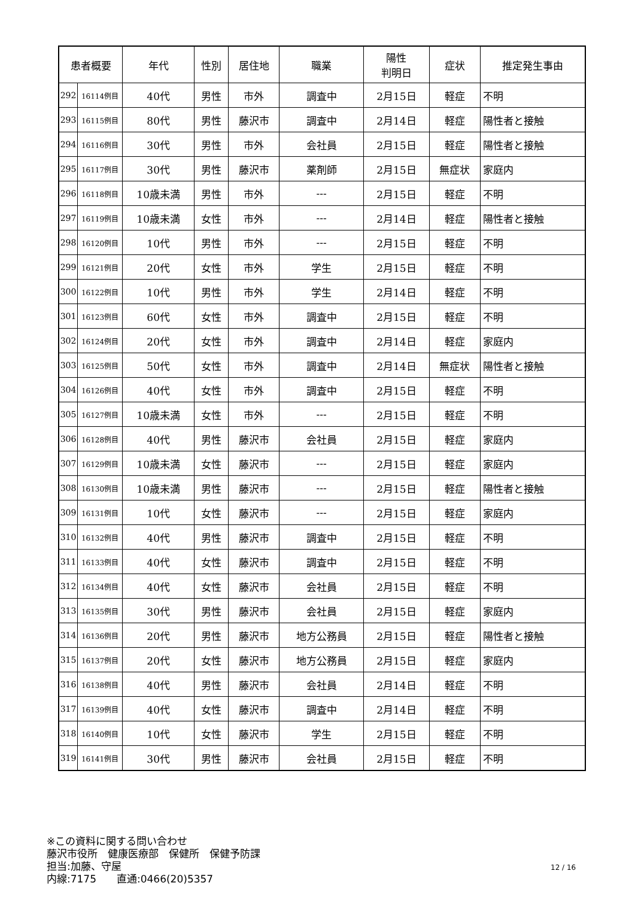| 患者概要 | | 年代 | 性別 | 居住地 | 職業 | 陽性 判明日 | 症状 | 推定発生事由 |
| --- | --- | --- | --- | --- | --- | --- | --- | --- |
| 292 | 16114例目 | 40代 | 男性 | 市外 | 調査中 | 2月15日 | 軽症 | 不明 |
| 293 | 16115例目 | 80代 | 男性 | 藤沢市 | 調査中 | 2月14日 | 軽症 | 陽性者と接触 |
| 294 | 16116例目 | 30代 | 男性 | 市外 | 会社員 | 2月15日 | 軽症 | 陽性者と接触 |
| 295 | 16117例目 | 30代 | 男性 | 藤沢市 | 薬剤師 | 2月15日 | 無症状 | 家庭内 |
| 296 | 16118例目 | 10歳未満 | 男性 | 市外 | --- | 2月15日 | 軽症 | 不明 |
| 297 | 16119例目 | 10歳未満 | 女性 | 市外 | --- | 2月14日 | 軽症 | 陽性者と接触 |
| 298 | 16120例目 | 10代 | 男性 | 市外 | --- | 2月15日 | 軽症 | 不明 |
| 299 | 16121例目 | 20代 | 女性 | 市外 | 学生 | 2月15日 | 軽症 | 不明 |
| 300 | 16122例目 | 10代 | 男性 | 市外 | 学生 | 2月14日 | 軽症 | 不明 |
| 301 | 16123例目 | 60代 | 女性 | 市外 | 調査中 | 2月15日 | 軽症 | 不明 |
| 302 | 16124例目 | 20代 | 女性 | 市外 | 調査中 | 2月14日 | 軽症 | 家庭内 |
| 303 | 16125例目 | 50代 | 女性 | 市外 | 調査中 | 2月14日 | 無症状 | 陽性者と接触 |
| 304 | 16126例目 | 40代 | 女性 | 市外 | 調査中 | 2月15日 | 軽症 | 不明 |
| 305 | 16127例目 | 10歳未満 | 女性 | 市外 | --- | 2月15日 | 軽症 | 不明 |
| 306 | 16128例目 | 40代 | 男性 | 藤沢市 | 会社員 | 2月15日 | 軽症 | 家庭内 |
| 307 | 16129例目 | 10歳未満 | 女性 | 藤沢市 | --- | 2月15日 | 軽症 | 家庭内 |
| 308 | 16130例目 | 10歳未満 | 男性 | 藤沢市 | --- | 2月15日 | 軽症 | 陽性者と接触 |
| 309 | 16131例目 | 10代 | 女性 | 藤沢市 | --- | 2月15日 | 軽症 | 家庭内 |
| 310 | 16132例目 | 40代 | 男性 | 藤沢市 | 調査中 | 2月15日 | 軽症 | 不明 |
| 311 | 16133例目 | 40代 | 女性 | 藤沢市 | 調査中 | 2月15日 | 軽症 | 不明 |
| 312 | 16134例目 | 40代 | 女性 | 藤沢市 | 会社員 | 2月15日 | 軽症 | 不明 |
| 313 | 16135例目 | 30代 | 男性 | 藤沢市 | 会社員 | 2月15日 | 軽症 | 家庭内 |
| 314 | 16136例目 | 20代 | 男性 | 藤沢市 | 地方公務員 | 2月15日 | 軽症 | 陽性者と接触 |
| 315 | 16137例目 | 20代 | 女性 | 藤沢市 | 地方公務員 | 2月15日 | 軽症 | 家庭内 |
| 316 | 16138例目 | 40代 | 男性 | 藤沢市 | 会社員 | 2月14日 | 軽症 | 不明 |
| 317 | 16139例目 | 40代 | 女性 | 藤沢市 | 調査中 | 2月14日 | 軽症 | 不明 |
| 318 | 16140例目 | 10代 | 女性 | 藤沢市 | 学生 | 2月15日 | 軽症 | 不明 |
| 319 | 16141例目 | 30代 | 男性 | 藤沢市 | 会社員 | 2月15日 | 軽症 | 不明 |
※この資料に関する問い合わせ
藤沢市役所　健康医療部　保健所　保健予防課
担当:加藤、守屋
内線:7175　　直通:0466(20)5357
12 / 16